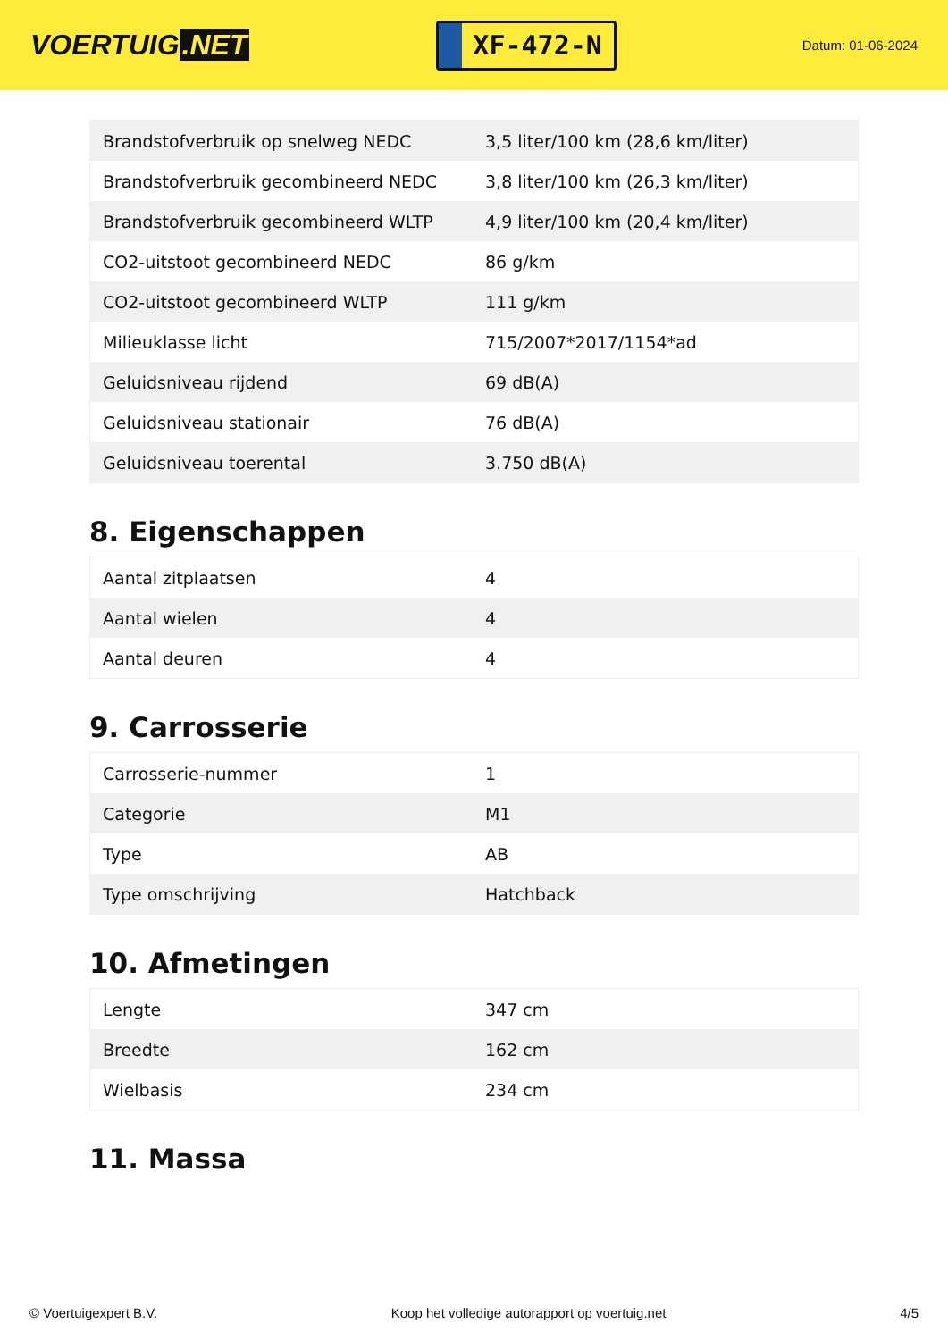VOERTUIG.NET
XF-472-N
Datum: 01-06-2024
| Brandstofverbruik op snelweg NEDC | 3,5 liter/100 km (28,6 km/liter) |
| Brandstofverbruik gecombineerd NEDC | 3,8 liter/100 km (26,3 km/liter) |
| Brandstofverbruik gecombineerd WLTP | 4,9 liter/100 km (20,4 km/liter) |
| CO2-uitstoot gecombineerd NEDC | 86 g/km |
| CO2-uitstoot gecombineerd WLTP | 111 g/km |
| Milieuklasse licht | 715/2007*2017/1154*ad |
| Geluidsniveau rijdend | 69 dB(A) |
| Geluidsniveau stationair | 76 dB(A) |
| Geluidsniveau toerental | 3.750 dB(A) |
8. Eigenschappen
| Aantal zitplaatsen | 4 |
| Aantal wielen | 4 |
| Aantal deuren | 4 |
9. Carrosserie
| Carrosserie-nummer | 1 |
| Categorie | M1 |
| Type | AB |
| Type omschrijving | Hatchback |
10. Afmetingen
| Lengte | 347 cm |
| Breedte | 162 cm |
| Wielbasis | 234 cm |
11. Massa
© Voertuigexpert B.V. Koop het volledige autorapport op voertuig.net 4/5